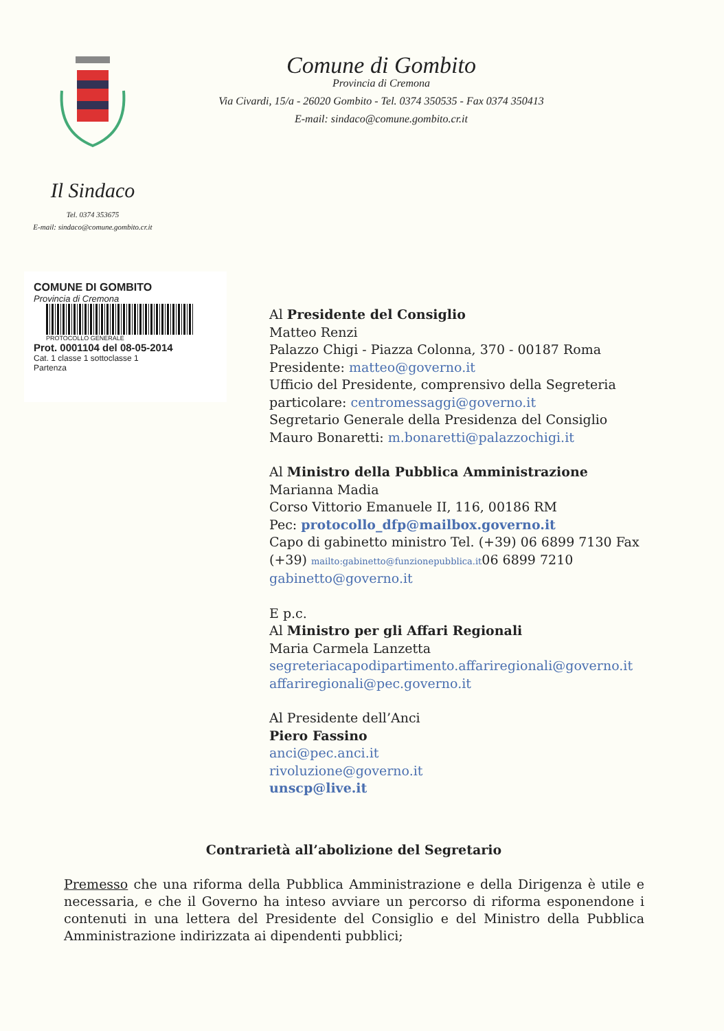Comune di Gombito
Provincia di Cremona
Via Civardi, 15/a - 26020 Gombito - Tel. 0374 350535 - Fax 0374 350413
E-mail: sindaco@comune.gombito.cr.it
Il Sindaco
Tel. 0374 353675
E-mail: sindaco@comune.gombito.cr.it
COMUNE DI GOMBITO
Provincia di Cremona
PROTOCOLLO GENERALE
Prot. 0001104 del 08-05-2014
Cat. 1 classe 1 sottoclasse 1
Partenza
Al Presidente del Consiglio
Matteo Renzi
Palazzo Chigi - Piazza Colonna, 370 - 00187 Roma
Presidente: matteo@governo.it
Ufficio del Presidente, comprensivo della Segreteria
particolare: centromessaggi@governo.it
Segretario Generale della Presidenza del Consiglio
Mauro Bonaretti: m.bonaretti@palazzochigi.it
Al Ministro della Pubblica Amministrazione
Marianna Madia
Corso Vittorio Emanuele II, 116, 00186 RM
Pec: protocollo_dfp@mailbox.governo.it
Capo di gabinetto ministro Tel. (+39) 06 6899 7130 Fax
(+39) mailto:gabinetto@funzionepubblica.it06 6899 7210
gabinetto@governo.it
E p.c.
Al Ministro per gli Affari Regionali
Maria Carmela Lanzetta
segreteriacapodipartimento.affariregionali@governo.it
affariregionali@pec.governo.it
Al Presidente dell’Anci
Piero Fassino
anci@pec.anci.it
rivoluzione@governo.it
unscp@live.it
Contrarietà all’abolizione del Segretario
Premesso che una riforma della Pubblica Amministrazione e della Dirigenza è utile e necessaria, e che il Governo ha inteso avviare un percorso di riforma esponendone i contenuti in una lettera del Presidente del Consiglio e del Ministro della Pubblica Amministrazione indirizzata ai dipendenti pubblici;